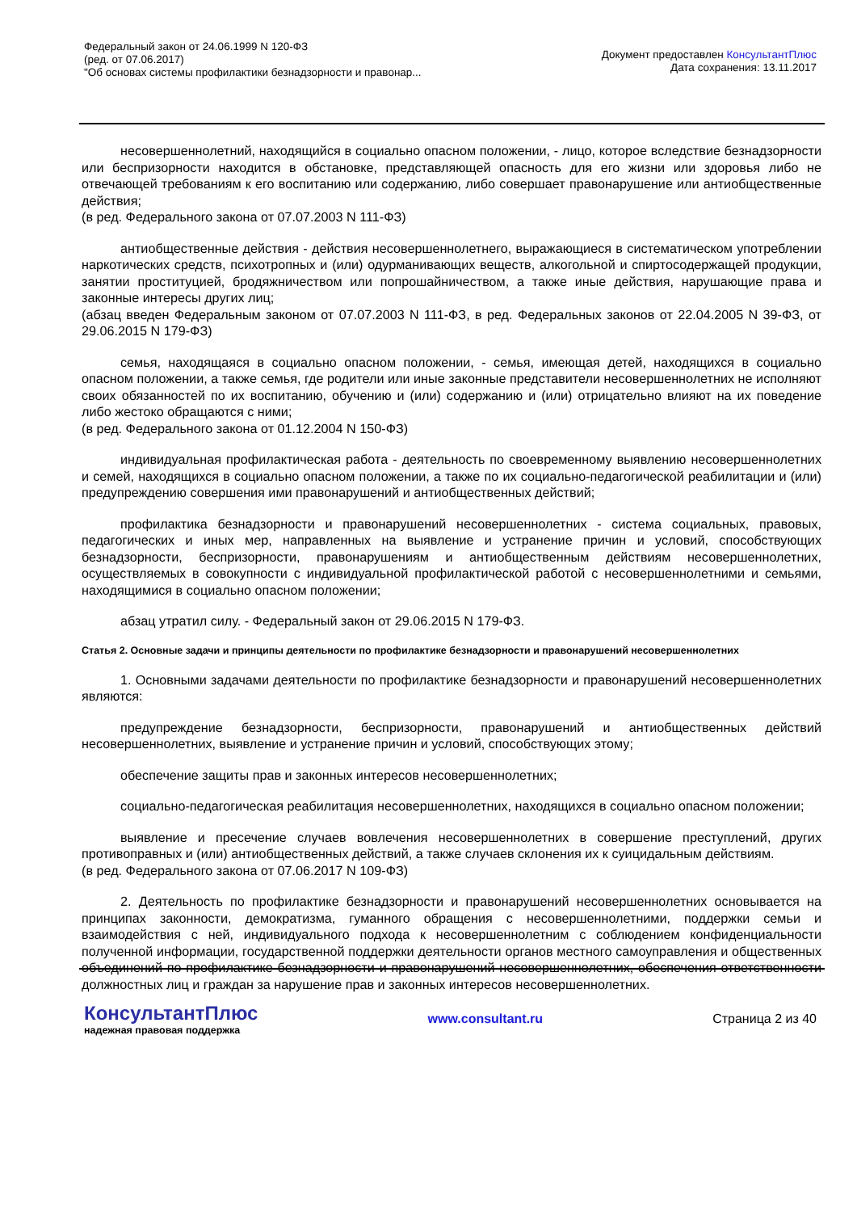Федеральный закон от 24.06.1999 N 120-ФЗ
(ред. от 07.06.2017)
"Об основах системы профилактики безнадзорности и правонар...
Документ предоставлен КонсультантПлюс
Дата сохранения: 13.11.2017
несовершеннолетний, находящийся в социально опасном положении, - лицо, которое вследствие безнадзорности или беспризорности находится в обстановке, представляющей опасность для его жизни или здоровья либо не отвечающей требованиям к его воспитанию или содержанию, либо совершает правонарушение или антиобщественные действия;
(в ред. Федерального закона от 07.07.2003 N 111-ФЗ)
антиобщественные действия - действия несовершеннолетнего, выражающиеся в систематическом употреблении наркотических средств, психотропных и (или) одурманивающих веществ, алкогольной и спиртосодержащей продукции, занятии проституцией, бродяжничеством или попрошайничеством, а также иные действия, нарушающие права и законные интересы других лиц;
(абзац введен Федеральным законом от 07.07.2003 N 111-ФЗ, в ред. Федеральных законов от 22.04.2005 N 39-ФЗ, от 29.06.2015 N 179-ФЗ)
семья, находящаяся в социально опасном положении, - семья, имеющая детей, находящихся в социально опасном положении, а также семья, где родители или иные законные представители несовершеннолетних не исполняют своих обязанностей по их воспитанию, обучению и (или) содержанию и (или) отрицательно влияют на их поведение либо жестоко обращаются с ними;
(в ред. Федерального закона от 01.12.2004 N 150-ФЗ)
индивидуальная профилактическая работа - деятельность по своевременному выявлению несовершеннолетних и семей, находящихся в социально опасном положении, а также по их социально-педагогической реабилитации и (или) предупреждению совершения ими правонарушений и антиобщественных действий;
профилактика безнадзорности и правонарушений несовершеннолетних - система социальных, правовых, педагогических и иных мер, направленных на выявление и устранение причин и условий, способствующих безнадзорности, беспризорности, правонарушениям и антиобщественным действиям несовершеннолетних, осуществляемых в совокупности с индивидуальной профилактической работой с несовершеннолетними и семьями, находящимися в социально опасном положении;
абзац утратил силу. - Федеральный закон от 29.06.2015 N 179-ФЗ.
Статья 2. Основные задачи и принципы деятельности по профилактике безнадзорности и правонарушений несовершеннолетних
1. Основными задачами деятельности по профилактике безнадзорности и правонарушений несовершеннолетних являются:
предупреждение безнадзорности, беспризорности, правонарушений и антиобщественных действий несовершеннолетних, выявление и устранение причин и условий, способствующих этому;
обеспечение защиты прав и законных интересов несовершеннолетних;
социально-педагогическая реабилитация несовершеннолетних, находящихся в социально опасном положении;
выявление и пресечение случаев вовлечения несовершеннолетних в совершение преступлений, других противоправных и (или) антиобщественных действий, а также случаев склонения их к суицидальным действиям.
(в ред. Федерального закона от 07.06.2017 N 109-ФЗ)
2. Деятельность по профилактике безнадзорности и правонарушений несовершеннолетних основывается на принципах законности, демократизма, гуманного обращения с несовершеннолетними, поддержки семьи и взаимодействия с ней, индивидуального подхода к несовершеннолетним с соблюдением конфиденциальности полученной информации, государственной поддержки деятельности органов местного самоуправления и общественных объединений по профилактике безнадзорности и правонарушений несовершеннолетних, обеспечения ответственности должностных лиц и граждан за нарушение прав и законных интересов несовершеннолетних.
КонсультантПлюс
надежная правовая поддержка
www.consultant.ru Страница 2 из 40